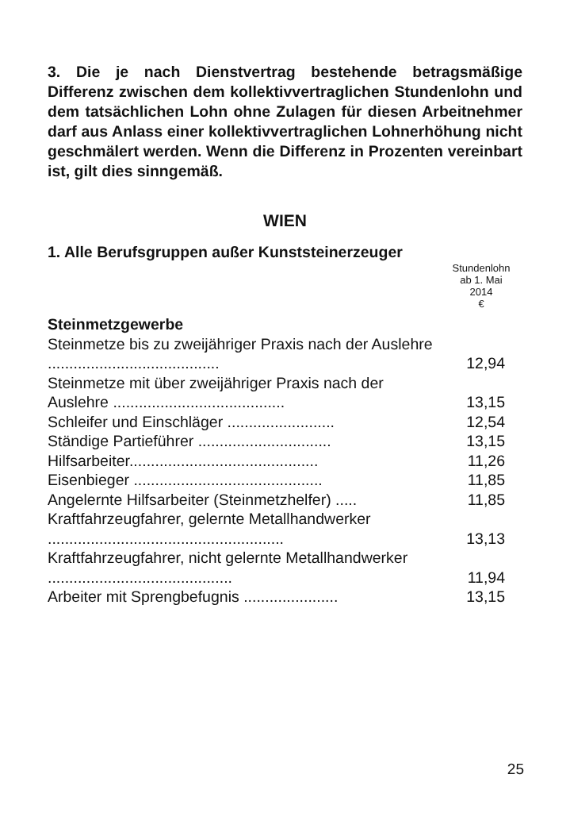3. Die je nach Dienstvertrag bestehende betragsmä­ßige Differenz zwischen dem kollektivvertraglichen Stundenlohn und dem tatsächlichen Lohn ohne Zula­gen für diesen Arbeitnehmer darf aus Anlass einer kollektivvertraglichen Lohnerhöhung nicht geschmä­lert werden. Wenn die Differenz in Prozenten verein­bart ist, gilt dies sinngemäß.
WIEN
1. Alle Berufsgruppen außer Kunststeinerzeuger
| | Stundenlohn ab 1. Mai 2014 € |
| --- | --- |
| Steinmetzgewerbe | |
| Steinmetze bis zu zweijähriger Praxis nach der Auslehre ........................................ | 12,94 |
| Steinmetze mit über zweijähriger Praxis nach der Auslehre ........................................ | 13,15 |
| Schleifer und Einschläger ......................... | 12,54 |
| Ständige Partieführer ............................... | 13,15 |
| Hilfsarbeiter............................................ | 11,26 |
| Eisenbieger ............................................ | 11,85 |
| Angelernte Hilfsarbeiter (Steinmetzhelfer) ..... | 11,85 |
| Kraftfahrzeugfahrer, gelernte Metallhandwer­ker ....................................................... | 13,13 |
| Kraftfahrzeugfahrer, nicht gelernte Metall­handwerker ........................................... | 11,94 |
| Arbeiter mit Sprengbefugnis ...................... | 13,15 |
25